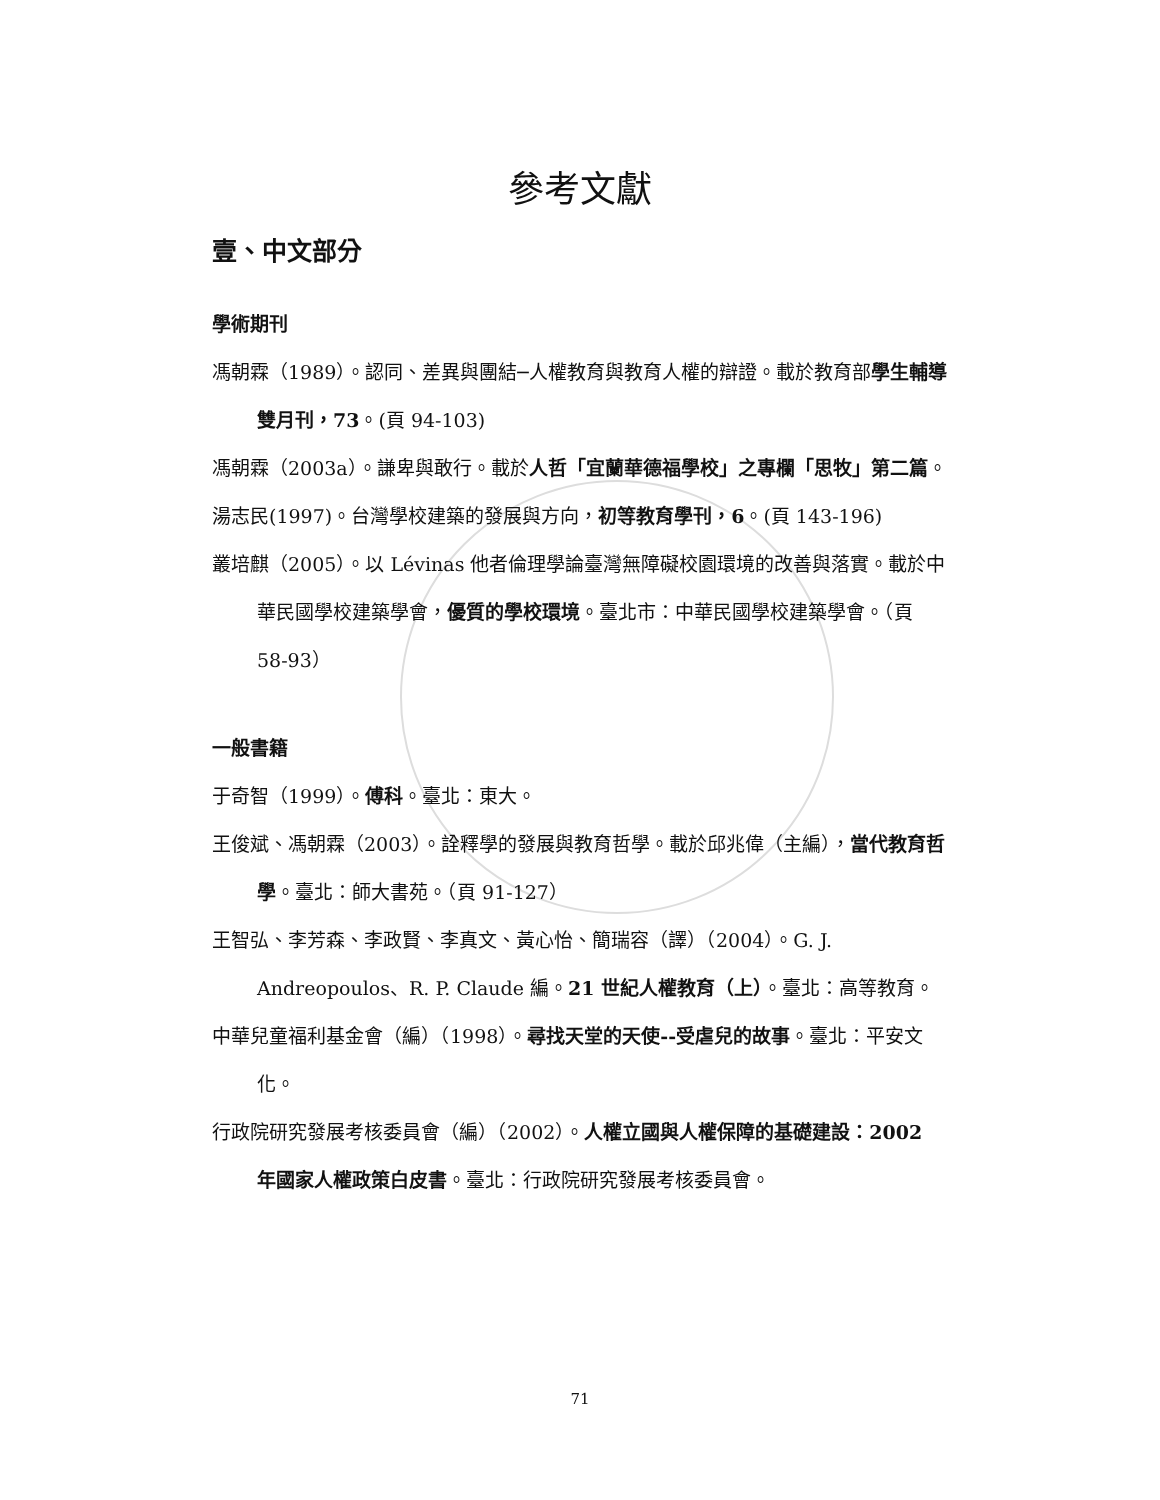參考文獻
壹、中文部分
學術期刊
馮朝霖（1989）。認同、差異與團結─人權教育與教育人權的辯證。載於教育部學生輔導雙月刊，73。(頁 94-103)
馮朝霖（2003a）。謙卑與敢行。載於人哲「宜蘭華德福學校」之專欄「思牧」第二篇。
湯志民(1997)。台灣學校建築的發展與方向，初等教育學刊，6。(頁 143-196)
叢培麒（2005）。以 Lévinas 他者倫理學論臺灣無障礙校園環境的改善與落實。載於中華民國學校建築學會，優質的學校環境。臺北市：中華民國學校建築學會。（頁 58-93）
一般書籍
于奇智（1999）。傅科。臺北：東大。
王俊斌、馮朝霖（2003）。詮釋學的發展與教育哲學。載於邱兆偉（主編），當代教育哲學。臺北：師大書苑。（頁 91-127）
王智弘、李芳森、李政賢、李真文、黃心怡、簡瑞容（譯）（2004）。G. J. Andreopoulos、R. P. Claude 編。21 世紀人權教育（上）。臺北：高等教育。
中華兒童福利基金會（編）（1998）。尋找天堂的天使--受虐兒的故事。臺北：平安文化。
行政院研究發展考核委員會（編）（2002）。人權立國與人權保障的基礎建設：2002 年國家人權政策白皮書。臺北：行政院研究發展考核委員會。
71